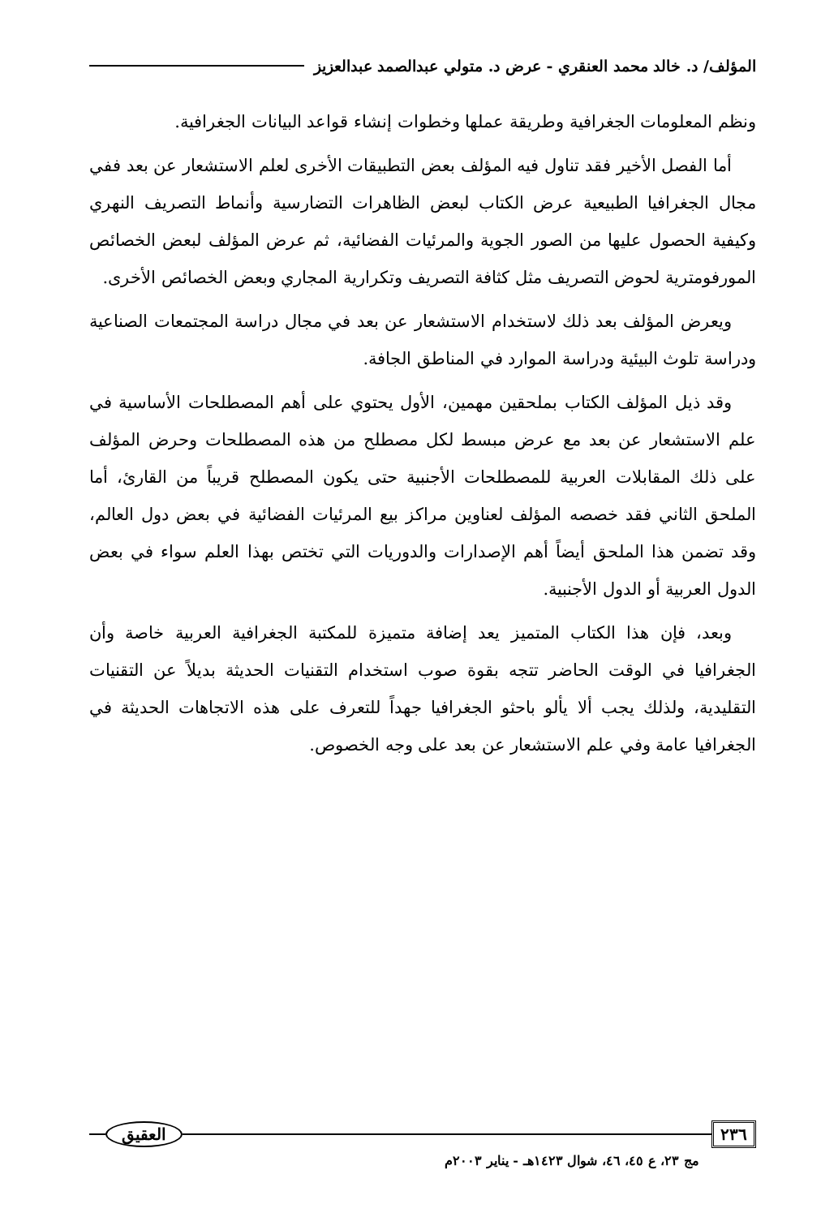المؤلف/ د. خالد محمد العنقري - عرض د. متولي عبدالصمد عبدالعزيز
ونظم المعلومات الجغرافية وطريقة عملها وخطوات إنشاء قواعد البيانات الجغرافية.
أما الفصل الأخير فقد تناول فيه المؤلف بعض التطبيقات الأخرى لعلم الاستشعار عن بعد ففي مجال الجغرافيا الطبيعية عرض الكتاب لبعض الظاهرات التضارسية وأنماط التصريف النهري وكيفية الحصول عليها من الصور الجوية والمرئيات الفضائية، ثم عرض المؤلف لبعض الخصائص المورفومترية لحوض التصريف مثل كثافة التصريف وتكرارية المجاري وبعض الخصائص الأخرى.
ويعرض المؤلف بعد ذلك لاستخدام الاستشعار عن بعد في مجال دراسة المجتمعات الصناعية ودراسة تلوث البيئية ودراسة الموارد في المناطق الجافة.
وقد ذيل المؤلف الكتاب بملحقين مهمين، الأول يحتوي على أهم المصطلحات الأساسية في علم الاستشعار عن بعد مع عرض مبسط لكل مصطلح من هذه المصطلحات وحرض المؤلف على ذلك المقابلات العربية للمصطلحات الأجنبية حتى يكون المصطلح قريباً من القارئ، أما الملحق الثاني فقد خصصه المؤلف لعناوين مراكز بيع المرئيات الفضائية في بعض دول العالم، وقد تضمن هذا الملحق أيضاً أهم الإصدارات والدوريات التي تختص بهذا العلم سواء في بعض الدول العربية أو الدول الأجنبية.
وبعد، فإن هذا الكتاب المتميز يعد إضافة متميزة للمكتبة الجغرافية العربية خاصة وأن الجغرافيا في الوقت الحاضر تتجه بقوة صوب استخدام التقنيات الحديثة بديلاً عن التقنيات التقليدية، ولذلك يجب ألا يألو باحثو الجغرافيا جهداً للتعرف على هذه الاتجاهات الحديثة في الجغرافيا عامة وفي علم الاستشعار عن بعد على وجه الخصوص.
٢٣٦ العقيق
مج ٢٣، ع ٤٥، ٤٦، شوال ١٤٢٣هـ - يناير ٢٠٠٣م